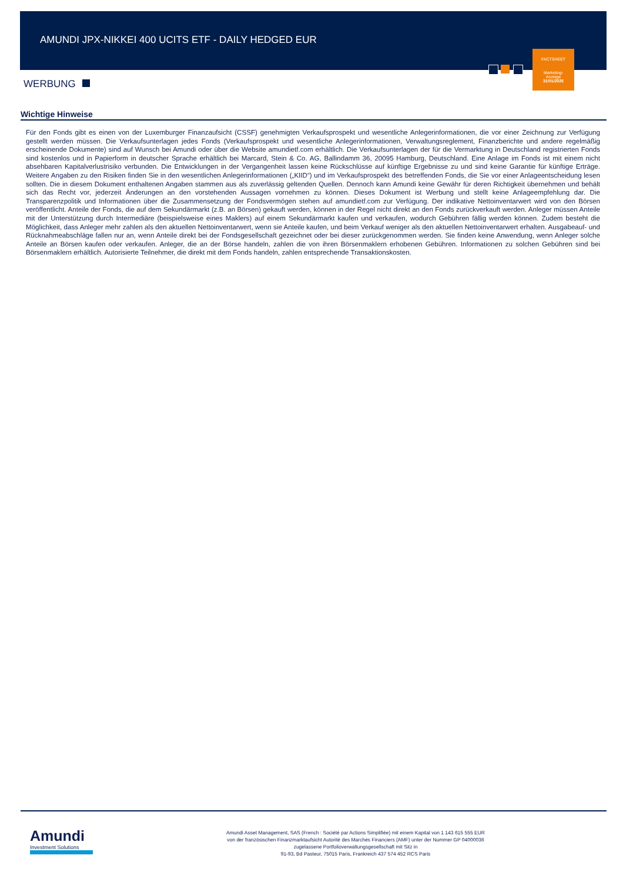AMUNDI JPX-NIKKEI 400 UCITS ETF - DAILY HEDGED EUR
FACTSHEET
Marketing-
Anzeige
31/01/2025
WERBUNG
Wichtige Hinweise
Für den Fonds gibt es einen von der Luxemburger Finanzaufsicht (CSSF) genehmigten Verkaufsprospekt und wesentliche Anlegerinformationen, die vor einer Zeichnung zur Verfügung gestellt werden müssen. Die Verkaufsunterlagen jedes Fonds (Verkaufsprospekt und wesentliche Anlegerinformationen, Verwaltungsreglement, Finanzberichte und andere regelmäßig erscheinende Dokumente) sind auf Wunsch bei Amundi oder über die Website amundietf.com erhältlich. Die Verkaufsunterlagen der für die Vermarktung in Deutschland registrierten Fonds sind kostenlos und in Papierform in deutscher Sprache erhältlich bei Marcard, Stein & Co. AG, Ballindamm 36, 20095 Hamburg, Deutschland. Eine Anlage im Fonds ist mit einem nicht absehbaren Kapitalverlustrisiko verbunden. Die Entwicklungen in der Vergangenheit lassen keine Rückschlüsse auf künftige Ergebnisse zu und sind keine Garantie für künftige Erträge. Weitere Angaben zu den Risiken finden Sie in den wesentlichen Anlegerinformationen („KIID“) und im Verkaufsprospekt des betreffenden Fonds, die Sie vor einer Anlageentscheidung lesen sollten. Die in diesem Dokument enthaltenen Angaben stammen aus als zuverlässig geltenden Quellen. Dennoch kann Amundi keine Gewähr für deren Richtigkeit übernehmen und behält sich das Recht vor, jederzeit Änderungen an den vorstehenden Aussagen vornehmen zu können. Dieses Dokument ist Werbung und stellt keine Anlageempfehlung dar. Die Transparenzpolitik und Informationen über die Zusammensetzung der Fondsvermögen stehen auf amundietf.com zur Verfügung. Der indikative Nettoinventarwert wird von den Börsen veröffentlicht. Anteile der Fonds, die auf dem Sekundärmarkt (z.B. an Börsen) gekauft werden, können in der Regel nicht direkt an den Fonds zurückverkauft werden. Anleger müssen Anteile mit der Unterstützung durch Intermediäre (beispielsweise eines Maklers) auf einem Sekundärmarkt kaufen und verkaufen, wodurch Gebühren fällig werden können. Zudem besteht die Möglichkeit, dass Anleger mehr zahlen als den aktuellen Nettoinventarwert, wenn sie Anteile kaufen, und beim Verkauf weniger als den aktuellen Nettoinventarwert erhalten. Ausgabeauf- und Rücknahmeabschläge fallen nur an, wenn Anteile direkt bei der Fondsgesellschaft gezeichnet oder bei dieser zurückgenommen werden. Sie finden keine Anwendung, wenn Anleger solche Anteile an Börsen kaufen oder verkaufen. Anleger, die an der Börse handeln, zahlen die von ihren Börsenmaklern erhobenen Gebühren. Informationen zu solchen Gebühren sind bei Börsenmaklern erhältlich. Autorisierte Teilnehmer, die direkt mit dem Fonds handeln, zahlen entsprechende Transaktionskosten.
Amundi
Investment Solutions
Amundi Asset Management, SAS (French : Société par Actions Simplifiée) mit einem Kapital von 1 143 615 555 EUR
von der französischen Finanzmarktaufsicht Autorité des Marchés Financiers (AMF) unter der Nummer GP 04000036
zugelassene Portfolioverwaltungsgesellschaft mit Sitz in
91-93, Bd Pasteur, 75015 Paris, Frankreich 437 574 452 RCS Paris